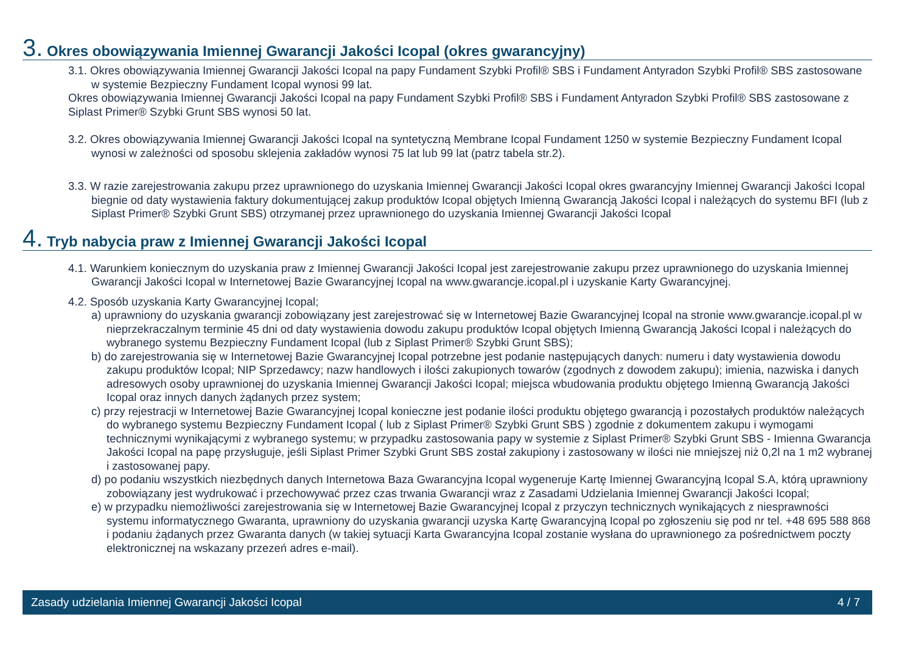3. Okres obowiązywania Imiennej Gwarancji Jakości Icopal (okres gwarancyjny)
3.1. Okres obowiązywania Imiennej Gwarancji Jakości Icopal na papy Fundament Szybki Profil® SBS i Fundament Antyradon Szybki Profil® SBS zastosowane w systemie Bezpieczny Fundament Icopal wynosi 99 lat.
Okres obowiązywania Imiennej Gwarancji Jakości Icopal na papy Fundament Szybki Profil® SBS i Fundament Antyradon Szybki Profil® SBS zastosowane z Siplast Primer® Szybki Grunt SBS wynosi 50 lat.
3.2. Okres obowiązywania Imiennej Gwarancji Jakości Icopal na syntetyczną Membrane Icopal Fundament 1250 w systemie Bezpieczny Fundament Icopal wynosi w zależności od sposobu sklejenia zakładów wynosi 75 lat lub 99 lat (patrz tabela str.2).
3.3. W razie zarejestrowania zakupu przez uprawnionego do uzyskania Imiennej Gwarancji Jakości Icopal okres gwarancyjny Imiennej Gwarancji Jakości Icopal biegnie od daty wystawienia faktury dokumentującej zakup produktów Icopal objętych Imienną Gwarancją Jakości Icopal i należących do systemu BFI (lub z Siplast Primer® Szybki Grunt SBS) otrzymanej przez uprawnionego do uzyskania Imiennej Gwarancji Jakości Icopal
4. Tryb nabycia praw z Imiennej Gwarancji Jakości Icopal
4.1. Warunkiem koniecznym do uzyskania praw z Imiennej Gwarancji Jakości Icopal jest zarejestrowanie zakupu przez uprawnionego do uzyskania Imiennej Gwarancji Jakości Icopal w Internetowej Bazie Gwarancyjnej Icopal na www.gwarancje.icopal.pl i uzyskanie Karty Gwarancyjnej.
4.2. Sposób uzyskania Karty Gwarancyjnej Icopal;
a) uprawniony do uzyskania gwarancji zobowiązany jest zarejestrować się w Internetowej Bazie Gwarancyjnej Icopal na stronie www.gwarancje.icopal.pl w nieprzekraczalnym terminie 45 dni od daty wystawienia dowodu zakupu produktów Icopal objętych Imienną Gwarancją Jakości Icopal i należących do wybranego systemu Bezpieczny Fundament Icopal (lub z Siplast Primer® Szybki Grunt SBS);
b) do zarejestrowania się w Internetowej Bazie Gwarancyjnej Icopal potrzebne jest podanie następujących danych: numeru i daty wystawienia dowodu zakupu produktów Icopal; NIP Sprzedawcy; nazw handlowych i ilości zakupionych towarów (zgodnych z dowodem zakupu); imienia, nazwiska i danych adresowych osoby uprawnionej do uzyskania Imiennej Gwarancji Jakości Icopal; miejsca wbudowania produktu objętego Imienną Gwarancją Jakości Icopal oraz innych danych żądanych przez system;
c) przy rejestracji w Internetowej Bazie Gwarancyjnej Icopal konieczne jest podanie ilości produktu objętego gwarancją i pozostałych produktów należących do wybranego systemu Bezpieczny Fundament Icopal ( lub z Siplast Primer® Szybki Grunt SBS ) zgodnie z dokumentem zakupu i wymogami technicznymi wynikającymi z wybranego systemu; w przypadku zastosowania papy w systemie z Siplast Primer® Szybki Grunt SBS - Imienna Gwarancja Jakości Icopal na papę przysługuje, jeśli Siplast Primer Szybki Grunt SBS został zakupiony i zastosowany w ilości nie mniejszej niż 0,2l na 1 m2 wybranej i zastosowanej papy.
d) po podaniu wszystkich niezbędnych danych Internetowa Baza Gwarancyjna Icopal wygeneruje Kartę Imiennej Gwarancyjną Icopal S.A, którą uprawniony zobowiązany jest wydrukować i przechowywać przez czas trwania Gwarancji wraz z Zasadami Udzielania Imiennej Gwarancji Jakości Icopal;
e) w przypadku niemożliwości zarejestrowania się w Internetowej Bazie Gwarancyjnej Icopal z przyczyn technicznych wynikających z niesprawności systemu informatycznego Gwaranta, uprawniony do uzyskania gwarancji uzyska Kartę Gwarancyjną Icopal po zgłoszeniu się pod nr tel. +48 695 588 868 i podaniu żądanych przez Gwaranta danych (w takiej sytuacji Karta Gwarancyjna Icopal zostanie wysłana do uprawnionego za pośrednictwem poczty elektronicznej na wskazany przezeń adres e-mail).
Zasady udzielania Imiennej Gwarancji Jakości Icopal 4 / 7